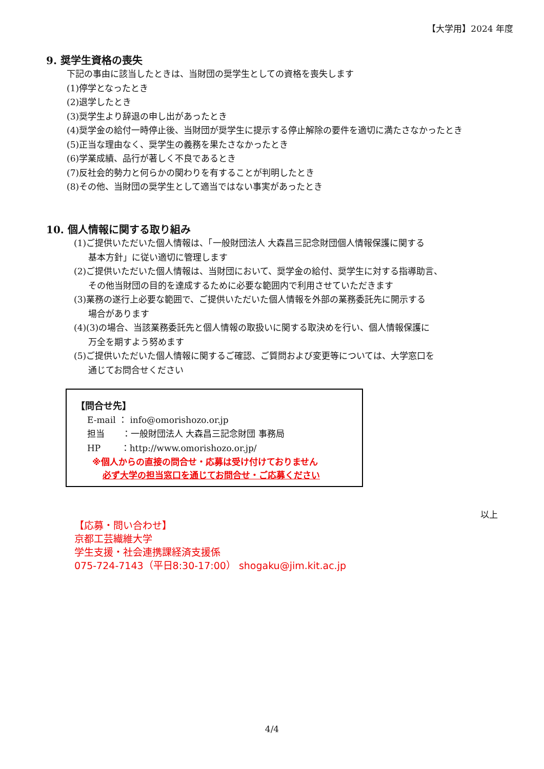【大学用】2024 年度
9. 奨学生資格の喪失
下記の事由に該当したときは、当財団の奨学生としての資格を喪失します
(1)停学となったとき
(2)退学したとき
(3)奨学生より辞退の申し出があったとき
(4)奨学金の給付一時停止後、当財団が奨学生に提示する停止解除の要件を適切に満たさなかったとき
(5)正当な理由なく、奨学生の義務を果たさなかったとき
(6)学業成績、品行が著しく不良であるとき
(7)反社会的勢力と何らかの関わりを有することが判明したとき
(8)その他、当財団の奨学生として適当ではない事実があったとき
10. 個人情報に関する取り組み
(1)ご提供いただいた個人情報は、「一般財団法人 大森昌三記念財団個人情報保護に関する
基本方針」に従い適切に管理します
(2)ご提供いただいた個人情報は、当財団において、奨学金の給付、奨学生に対する指導助言、
その他当財団の目的を達成するために必要な範囲内で利用させていただきます
(3)業務の遂行上必要な範囲で、ご提供いただいた個人情報を外部の業務委託先に開示する
場合があります
(4)(3)の場合、当該業務委託先と個人情報の取扱いに関する取決めを行い、個人情報保護に
万全を期すよう努めます
(5)ご提供いただいた個人情報に関するご確認、ご質問および変更等については、大学窓口を
通じてお問合せください
【問合せ先】
E-mail ： info@omorishozo.or.jp
担当　　：一般財団法人 大森昌三記念財団 事務局
HP　　 ：http://www.omorishozo.or.jp/
※個人からの直接の問合せ・応募は受け付けておりません
必ず大学の担当窓口を通じてお問合せ・ご応募ください
以上
【応募・問い合わせ】
京都工芸繊維大学
学生支援・社会連携課経済支援係
075-724-7143（平日8:30-17:00） shogaku@jim.kit.ac.jp
4/4